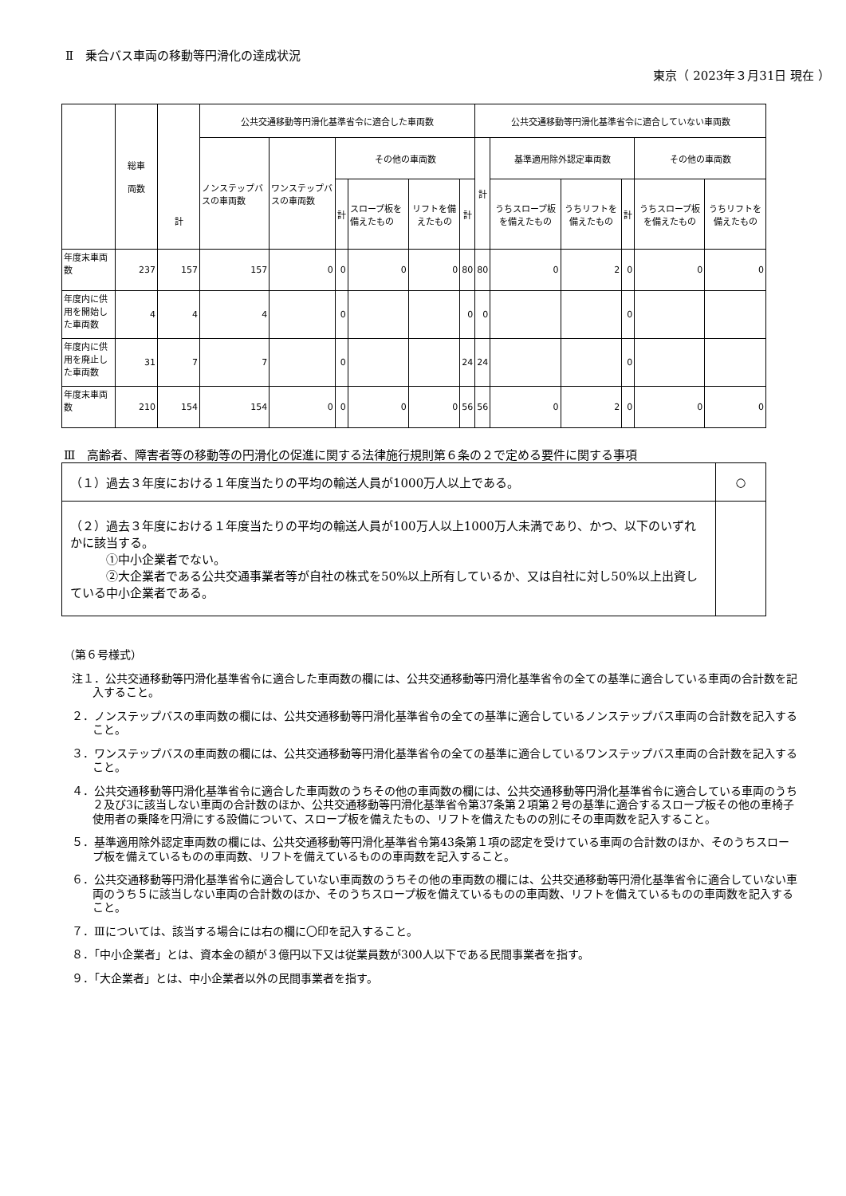Ⅱ　乗合バス車両の移動等円滑化の達成状況
東京（ 2023年３月31日 現在 ）
| | 総車 両数 | 計 | 公共交通移動等円滑化基準省令に適合した車両数 | | | | | | 公共交通移動等円滑化基準省令に適合していない車両数 | | | | | |
| --- | --- | --- | --- | --- | --- | --- | --- | --- | --- | --- | --- | --- | --- | --- |
| | | | ノンステップバスの車両数 | ワンステップバスの車両数 | その他の車両数 | | | | 計 | 基準適用除外認定車両数 | | | その他の車両数 | |
| | | | | | 計 | スロープ板を備えたもの | リフトを備えたもの | 計 | | うちスロープ板を備えたもの | うちリフトを備えたもの | 計 | うちスロープ板を備えたもの | うちリフトを備えたもの |
| 年度末車両数 | 237 | 157 | 157 | 0 | 0 | 0 | 0 | 80 | 80 | 0 | 2 | 0 | 0 | 0 |
| 年度内に供用を開始した車両数 | 4 | 4 | 4 | | 0 | | | 0 | 0 | | | 0 | | |
| 年度内に供用を廃止した車両数 | 31 | 7 | 7 | | 0 | | | 24 | 24 | | | 0 | | |
| 年度末車両数 | 210 | 154 | 154 | 0 | 0 | 0 | 0 | 56 | 56 | 0 | 2 | 0 | 0 | 0 |
Ⅲ　高齢者、障害者等の移動等の円滑化の促進に関する法律施行規則第６条の２で定める要件に関する事項
| （１）過去３年度における１年度当たりの平均の輸送人員が1000万人以上である。 | ○ |
| （２）過去３年度における１年度当たりの平均の輸送人員が100万人以上1000万人未満であり、かつ、以下のいずれかに該当する。 ①中小企業者でない。 ②大企業者である公共交通事業者等が自社の株式を50%以上所有しているか、又は自社に対し50%以上出資している中小企業者である。 | |
（第６号様式）
注１．公共交通移動等円滑化基準省令に適合した車両数の欄には、公共交通移動等円滑化基準省令の全ての基準に適合している車両の合計数を記入すること。
２．ノンステップバスの車両数の欄には、公共交通移動等円滑化基準省令の全ての基準に適合しているノンステップバス車両の合計数を記入すること。
３．ワンステップバスの車両数の欄には、公共交通移動等円滑化基準省令の全ての基準に適合しているワンステップバス車両の合計数を記入すること。
４．公共交通移動等円滑化基準省令に適合した車両数のうちその他の車両数の欄には、公共交通移動等円滑化基準省令に適合している車両のうち２及び3に該当しない車両の合計数のほか、公共交通移動等円滑化基準省令第37条第２項第２号の基準に適合するスロープ板その他の車椅子使用者の乗降を円滑にする設備について、スロープ板を備えたもの、リフトを備えたものの別にその車両数を記入すること。
５．基準適用除外認定車両数の欄には、公共交通移動等円滑化基準省令第43条第１項の認定を受けている車両の合計数のほか、そのうちスロープ板を備えているものの車両数、リフトを備えているものの車両数を記入すること。
６．公共交通移動等円滑化基準省令に適合していない車両数のうちその他の車両数の欄には、公共交通移動等円滑化基準省令に適合していない車両のうち５に該当しない車両の合計数のほか、そのうちスロープ板を備えているものの車両数、リフトを備えているものの車両数を記入すること。
７．Ⅲについては、該当する場合には右の欄に〇印を記入すること。
８．「中小企業者」とは、資本金の額が３億円以下又は従業員数が300人以下である民間事業者を指す。
９．「大企業者」とは、中小企業者以外の民間事業者を指す。